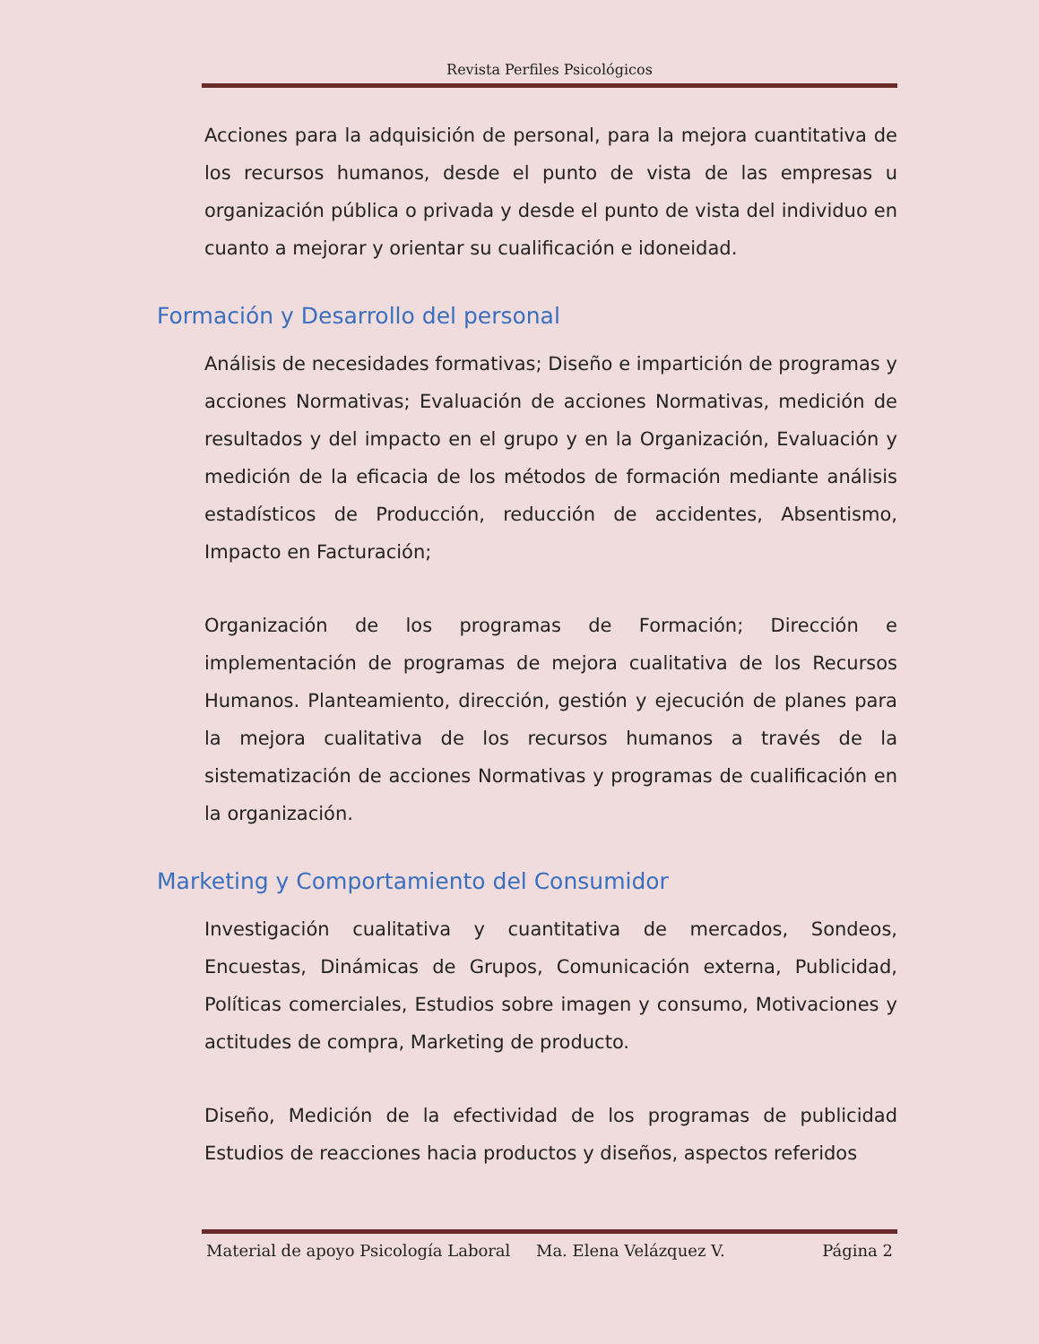Revista Perfiles Psicológicos
Acciones para la adquisición de personal, para la mejora cuantitativa de los recursos humanos, desde el punto de vista de las empresas u organización pública o privada y desde el punto de vista del individuo en cuanto a mejorar y orientar su cualificación e idoneidad.
Formación y Desarrollo del personal
Análisis de necesidades formativas; Diseño e impartición de programas y acciones Normativas; Evaluación de acciones Normativas, medición de resultados y del impacto en el grupo y en la Organización, Evaluación y medición de la eficacia de los métodos de formación mediante análisis estadísticos de Producción, reducción de accidentes, Absentismo, Impacto en Facturación;
Organización de los programas de Formación; Dirección e implementación de programas de mejora cualitativa de los Recursos Humanos. Planteamiento, dirección, gestión y ejecución de planes para la mejora cualitativa de los recursos humanos a través de la sistematización de acciones Normativas y programas de cualificación en la organización.
Marketing y Comportamiento del Consumidor
Investigación cualitativa y cuantitativa de mercados, Sondeos, Encuestas, Dinámicas de Grupos, Comunicación externa, Publicidad, Políticas comerciales, Estudios sobre imagen y consumo, Motivaciones y actitudes de compra, Marketing de producto.
Diseño, Medición de la efectividad de los programas de publicidad Estudios de reacciones hacia productos y diseños, aspectos referidos
Material de apoyo Psicología Laboral Ma. Elena Velázquez V. Página 2